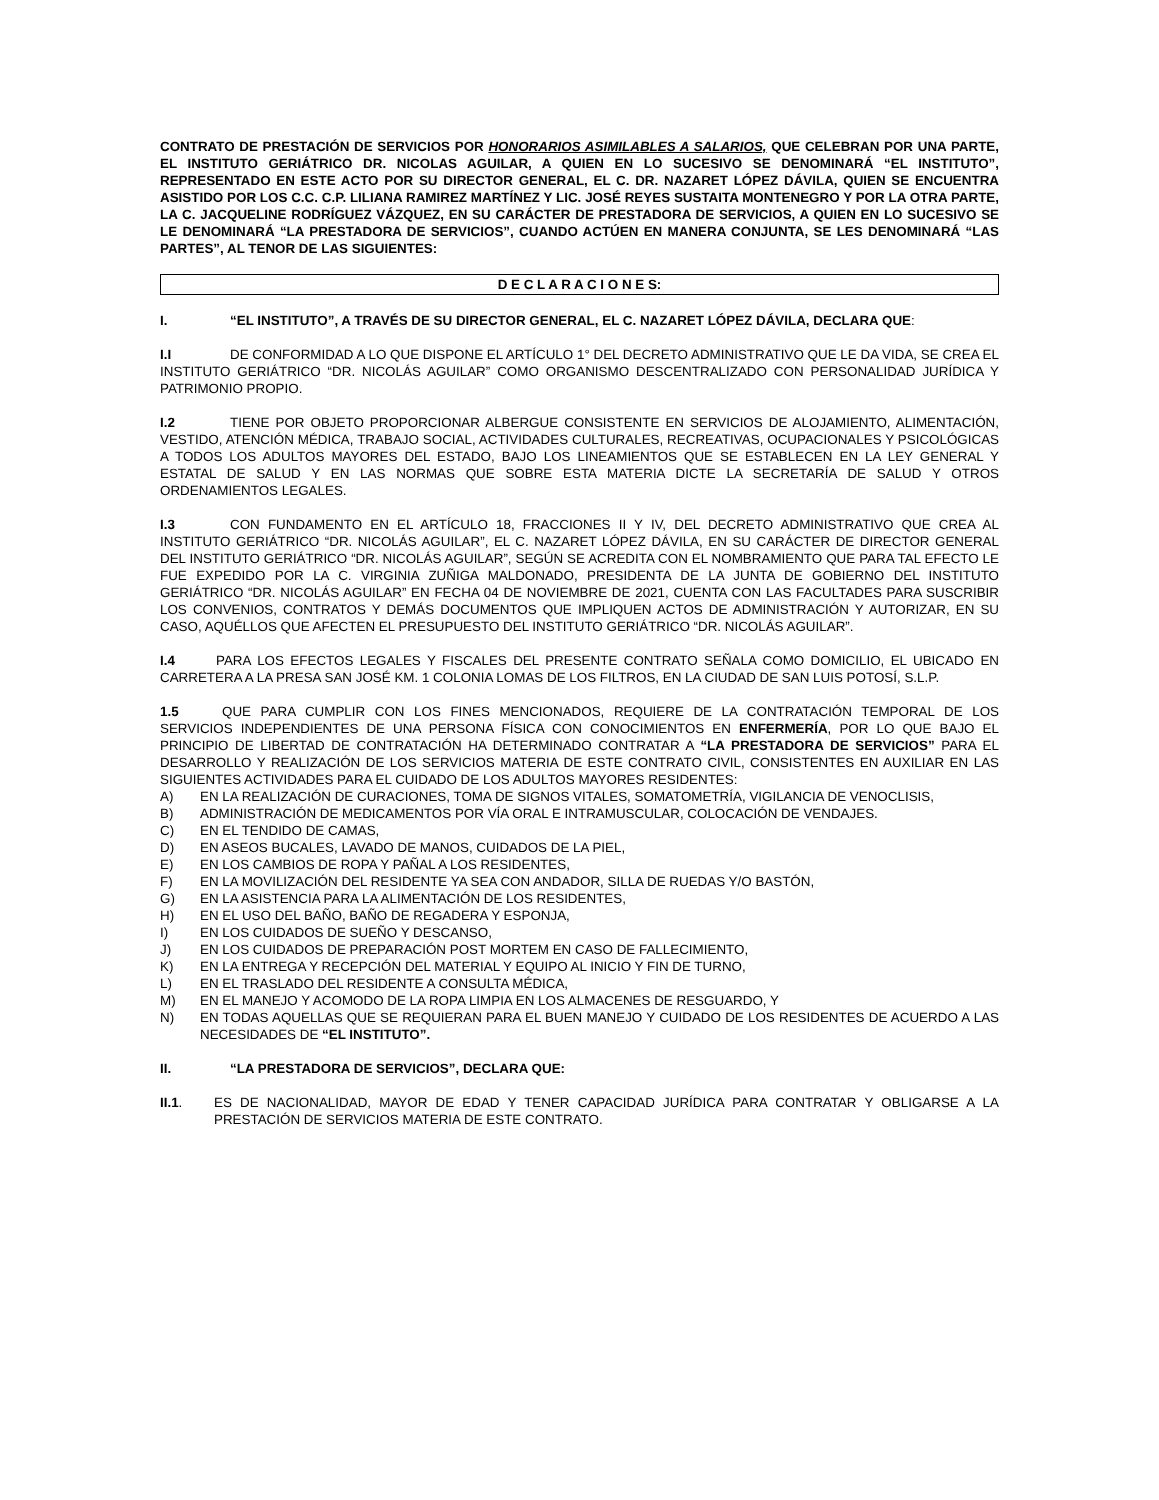CONTRATO DE PRESTACIÓN DE SERVICIOS POR HONORARIOS ASIMILABLES A SALARIOS, QUE CELEBRAN POR UNA PARTE, EL INSTITUTO GERIÁTRICO DR. NICOLAS AGUILAR, A QUIEN EN LO SUCESIVO SE DENOMINARÁ “EL INSTITUTO”, REPRESENTADO EN ESTE ACTO POR SU DIRECTOR GENERAL, EL C. DR. NAZARET LÓPEZ DÁVILA, QUIEN SE ENCUENTRA ASISTIDO POR LOS C.C. C.P. LILIANA RAMIREZ MARTÍNEZ Y LIC. JOSÉ REYES SUSTAITA MONTENEGRO Y POR LA OTRA PARTE, LA C. JACQUELINE RODRÍGUEZ VÁZQUEZ, EN SU CARÁCTER DE PRESTADORA DE SERVICIOS, A QUIEN EN LO SUCESIVO SE LE DENOMINARÁ “LA PRESTADORA DE SERVICIOS”, CUANDO ACTÚEN EN MANERA CONJUNTA, SE LES DENOMINARÁ “LAS PARTES”, AL TENOR DE LAS SIGUIENTES:
D E C L A R A C I O N E S:
I. “EL INSTITUTO”, A TRAVÉS DE SU DIRECTOR GENERAL, EL C. NAZARET LÓPEZ DÁVILA, DECLARA QUE:
I.I DE CONFORMIDAD A LO QUE DISPONE EL ARTÍCULO 1° DEL DECRETO ADMINISTRATIVO QUE LE DA VIDA, SE CREA EL INSTITUTO GERIÁTRICO “DR. NICOLÁS AGUILAR” COMO ORGANISMO DESCENTRALIZADO CON PERSONALIDAD JURÍDICA Y PATRIMONIO PROPIO.
I.2 TIENE POR OBJETO PROPORCIONAR ALBERGUE CONSISTENTE EN SERVICIOS DE ALOJAMIENTO, ALIMENTACIÓN, VESTIDO, ATENCIÓN MÉDICA, TRABAJO SOCIAL, ACTIVIDADES CULTURALES, RECREATIVAS, OCUPACIONALES Y PSICOLÓGICAS A TODOS LOS ADULTOS MAYORES DEL ESTADO, BAJO LOS LINEAMIENTOS QUE SE ESTABLECEN EN LA LEY GENERAL Y ESTATAL DE SALUD Y EN LAS NORMAS QUE SOBRE ESTA MATERIA DICTE LA SECRETARÍA DE SALUD Y OTROS ORDENAMIENTOS LEGALES.
I.3 CON FUNDAMENTO EN EL ARTÍCULO 18, FRACCIONES II Y IV, DEL DECRETO ADMINISTRATIVO QUE CREA AL INSTITUTO GERIÁTRICO “DR. NICOLÁS AGUILAR”, EL C. NAZARET LÓPEZ DÁVILA, EN SU CARÁCTER DE DIRECTOR GENERAL DEL INSTITUTO GERIÁTRICO “DR. NICOLÁS AGUILAR”, SEGÚN SE ACREDITA CON EL NOMBRAMIENTO QUE PARA TAL EFECTO LE FUE EXPEDIDO POR LA C. VIRGINIA ZUÑIGA MALDONADO, PRESIDENTA DE LA JUNTA DE GOBIERNO DEL INSTITUTO GERIÁTRICO “DR. NICOLÁS AGUILAR” EN FECHA 04 DE NOVIEMBRE DE 2021, CUENTA CON LAS FACULTADES PARA SUSCRIBIR LOS CONVENIOS, CONTRATOS Y DEMÁS DOCUMENTOS QUE IMPLIQUEN ACTOS DE ADMINISTRACIÓN Y AUTORIZAR, EN SU CASO, AQUÉLLOS QUE AFECTEN EL PRESUPUESTO DEL INSTITUTO GERIÁTRICO “DR. NICOLÁS AGUILAR”.
I.4 PARA LOS EFECTOS LEGALES Y FISCALES DEL PRESENTE CONTRATO SEÑALA COMO DOMICILIO, EL UBICADO EN CARRETERA A LA PRESA SAN JOSÉ KM. 1 COLONIA LOMAS DE LOS FILTROS, EN LA CIUDAD DE SAN LUIS POTOSÍ, S.L.P.
1.5 QUE PARA CUMPLIR CON LOS FINES MENCIONADOS, REQUIERE DE LA CONTRATACIÓN TEMPORAL DE LOS SERVICIOS INDEPENDIENTES DE UNA PERSONA FÍSICA CON CONOCIMIENTOS EN ENFERMERÍA, POR LO QUE BAJO EL PRINCIPIO DE LIBERTAD DE CONTRATACIÓN HA DETERMINADO CONTRATAR A “LA PRESTADORA DE SERVICIOS” PARA EL DESARROLLO Y REALIZACIÓN DE LOS SERVICIOS MATERIA DE ESTE CONTRATO CIVIL, CONSISTENTES EN AUXILIAR EN LAS SIGUIENTES ACTIVIDADES PARA EL CUIDADO DE LOS ADULTOS MAYORES RESIDENTES:
A) EN LA REALIZACIÓN DE CURACIONES, TOMA DE SIGNOS VITALES, SOMATOMETRÍA, VIGILANCIA DE VENOCLISIS,
B) ADMINISTRACIÓN DE MEDICAMENTOS POR VÍA ORAL E INTRAMUSCULAR, COLOCACIÓN DE VENDAJES.
C) EN EL TENDIDO DE CAMAS,
D) EN ASEOS BUCALES, LAVADO DE MANOS, CUIDADOS DE LA PIEL,
E) EN LOS CAMBIOS DE ROPA Y PAÑAL A LOS RESIDENTES,
F) EN LA MOVILIZACIÓN DEL RESIDENTE YA SEA CON ANDADOR, SILLA DE RUEDAS Y/O BASTÓN,
G) EN LA ASISTENCIA PARA LA ALIMENTACIÓN DE LOS RESIDENTES,
H) EN EL USO DEL BAÑO, BAÑO DE REGADERA Y ESPONJA,
I) EN LOS CUIDADOS DE SUEÑO Y DESCANSO,
J) EN LOS CUIDADOS DE PREPARACIÓN POST MORTEM EN CASO DE FALLECIMIENTO,
K) EN LA ENTREGA Y RECEPCIÓN DEL MATERIAL Y EQUIPO AL INICIO Y FIN DE TURNO,
L) EN EL TRASLADO DEL RESIDENTE A CONSULTA MÉDICA,
M) EN EL MANEJO Y ACOMODO DE LA ROPA LIMPIA EN LOS ALMACENES DE RESGUARDO, Y
N) EN TODAS AQUELLAS QUE SE REQUIERAN PARA EL BUEN MANEJO Y CUIDADO DE LOS RESIDENTES DE ACUERDO A LAS NECESIDADES DE “EL INSTITUTO”.
II. “LA PRESTADORA DE SERVICIOS”, DECLARA QUE:
II.1. ES DE NACIONALIDAD, MAYOR DE EDAD Y TENER CAPACIDAD JURÍDICA PARA CONTRATAR Y OBLIGARSE A LA PRESTACIÓN DE SERVICIOS MATERIA DE ESTE CONTRATO.